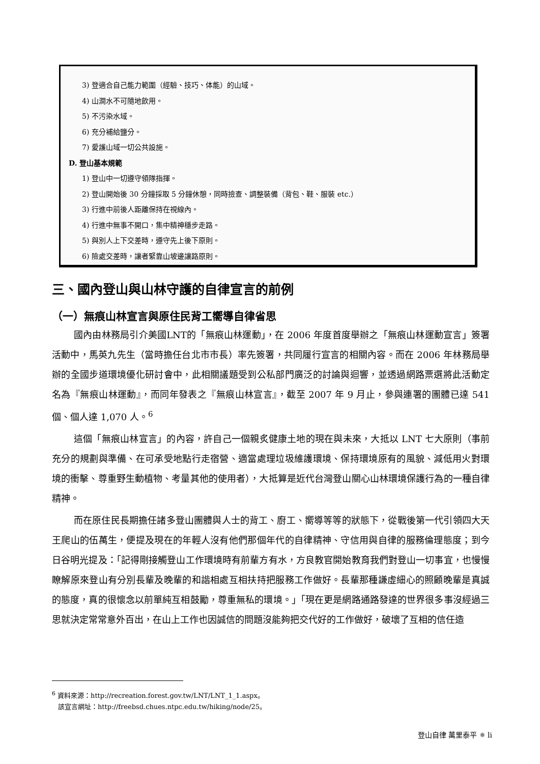3) 登適合自己能力範圍（經驗、技巧、体能）的山域。
4) 山澗水不可隨地飲用。
5) 不污染水域。
6) 充分補給鹽分。
7) 愛護山域一切公共設施。
D. 登山基本規範
1) 登山中一切遵守領隊指揮。
2) 登山開始後 30 分鐘採取 5 分鐘休憩，同時撿查、調整裝備（背包、鞋、服裝 etc.）
3) 行進中前後人距離保持在視線內。
4) 行進中無事不開口，集中精神穩步走路。
5) 與別人上下交差時，遵守先上後下原則。
6) 險處交差時，讓者緊靠山坡邊讓路原則。
三、國內登山與山林守護的自律宣言的前例
（一）無痕山林宣言與原住民背工嚮導自律省思
國內由林務局引介美國LNT的「無痕山林運動」，在 2006 年度首度舉辦之「無痕山林運動宣言」簽署活動中，馬英九先生（當時擔任台北市市長）率先簽署，共同履行宣言的相關內容。而在 2006 年林務局舉辦的全國步道環境優化研討會中，此相關議題受到公私部門廣泛的討論與迴響，並透過網路票選將此活動定名為『無痕山林運動』，而同年發表之『無痕山林宣言』，截至 2007 年 9 月止，參與連署的團體已達 541 個、個人達 1,070 人。<sup>6</sup>
這個「無痕山林宣言」的內容，許自己一個親炙健康土地的現在與未來，大抵以 LNT 七大原則（事前充分的規劃與準備、在可承受地點行走宿營、適當處理垃圾維護環境、保持環境原有的風貌、減低用火對環境的衝擊、尊重野生動植物、考量其他的使用者），大抵算是近代台灣登山關心山林環境保護行為的一種自律精神。
而在原住民長期擔任諸多登山團體與人士的背工、廚工、嚮導等等的狀態下，從戰後第一代引領四大天王爬山的伍萬生，便提及現在的年輕人沒有他們那個年代的自律精神、守信用與自律的服務倫理態度；到今日谷明光提及：「記得剛接觸登山工作環境時有前輩方有水，方良教官開始教育我們對登山一切事宜，也慢慢瞭解原來登山有分別長輩及晚輩的和諧相處互相扶持把服務工作做好。長輩那種謙虛細心的照顧晚輩是真誠的態度，真的很懷念以前單純互相鼓勵，尊重無私的環境。」「現在更是網路通路發達的世界很多事沒經過三思就決定常常意外百出，在山上工作也因誠信的問題沒能夠把交代好的工作做好，破壞了互相的信任造
<sup>6</sup> 資料來源：http://recreation.forest.gov.tw/LNT/LNT_1_1.aspx。
該宣言網址：http://freebsd.chues.ntpc.edu.tw/hiking/node/25。
登山自律 萬里泰平 ✸ li